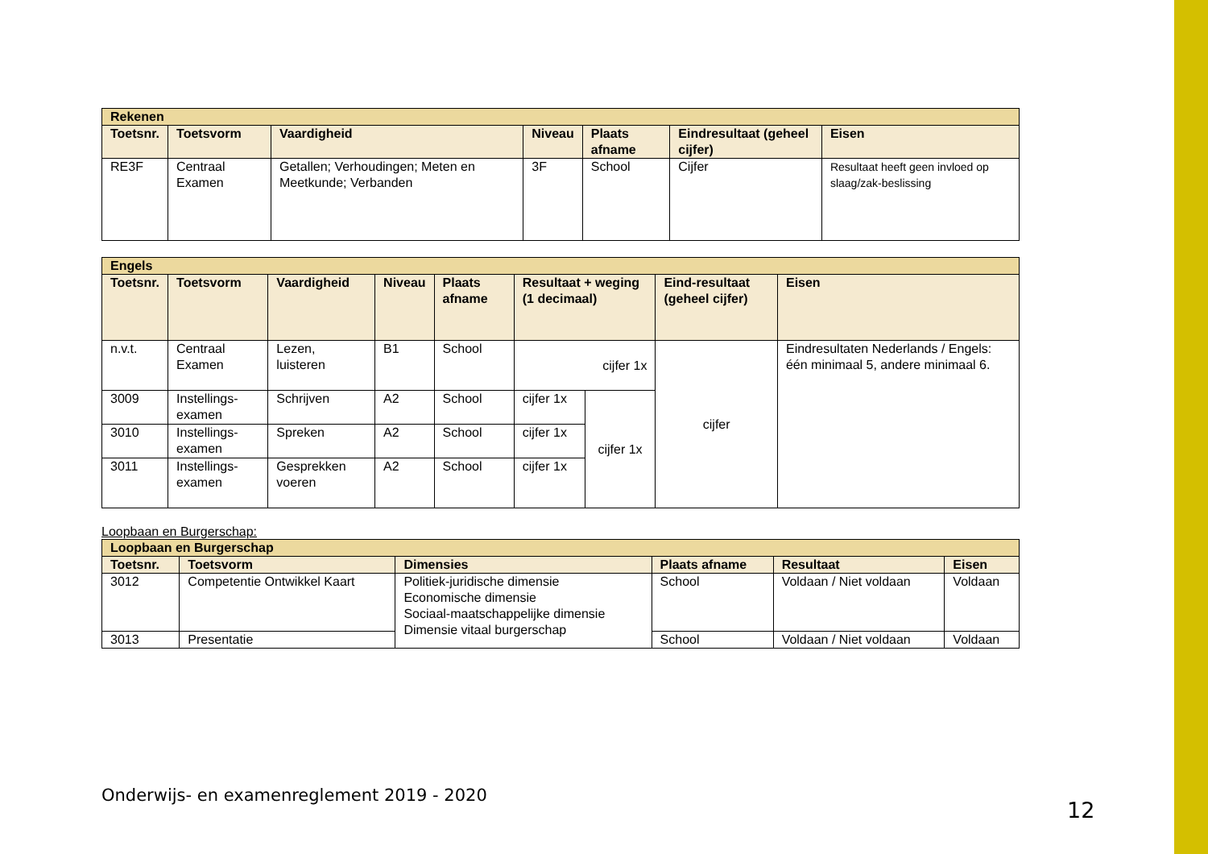| Rekenen | | | | | | |
| --- | --- | --- | --- | --- | --- | --- |
| Toetsnr. | Toetsvorm | Vaardigheid | Niveau | Plaats afname | Eindresultaat (geheel cijfer) | Eisen |
| RE3F | Centraal Examen | Getallen; Verhoudingen; Meten en Meetkunde; Verbanden | 3F | School | Cijfer | Resultaat heeft geen invloed op slaag/zak-beslissing |
| Engels | | | | | | | | |
| --- | --- | --- | --- | --- | --- | --- | --- | --- |
| Toetsnr. | Toetsvorm | Vaardigheid | Niveau | Plaats afname | Resultaat + weging (1 decimaal) | | Eind-resultaat (geheel cijfer) | Eisen |
| n.v.t. | Centraal Examen | Lezen, luisteren | B1 | School | cijfer 1x | | cijfer | Eindresultaten Nederlands / Engels: één minimaal 5, andere minimaal 6. |
| 3009 | Instellings-examen | Schrijven | A2 | School | cijfer 1x | cijfer 1x | | |
| 3010 | Instellings-examen | Spreken | A2 | School | cijfer 1x | | | |
| 3011 | Instellings-examen | Gesprekken voeren | A2 | School | cijfer 1x | | | |
Loopbaan en Burgerschap:
| Loopbaan en Burgerschap | | | | | |
| --- | --- | --- | --- | --- | --- |
| Toetsnr. | Toetsvorm | Dimensies | Plaats afname | Resultaat | Eisen |
| 3012 | Competentie Ontwikkel Kaart | Politiek-juridische dimensie Economische dimensie Sociaal-maatschappelijke dimensie Dimensie vitaal burgerschap | School | Voldaan / Niet voldaan | Voldaan |
| 3013 | Presentatie | | School | Voldaan / Niet voldaan | Voldaan |
Onderwijs- en examenreglement 2019 - 2020
12